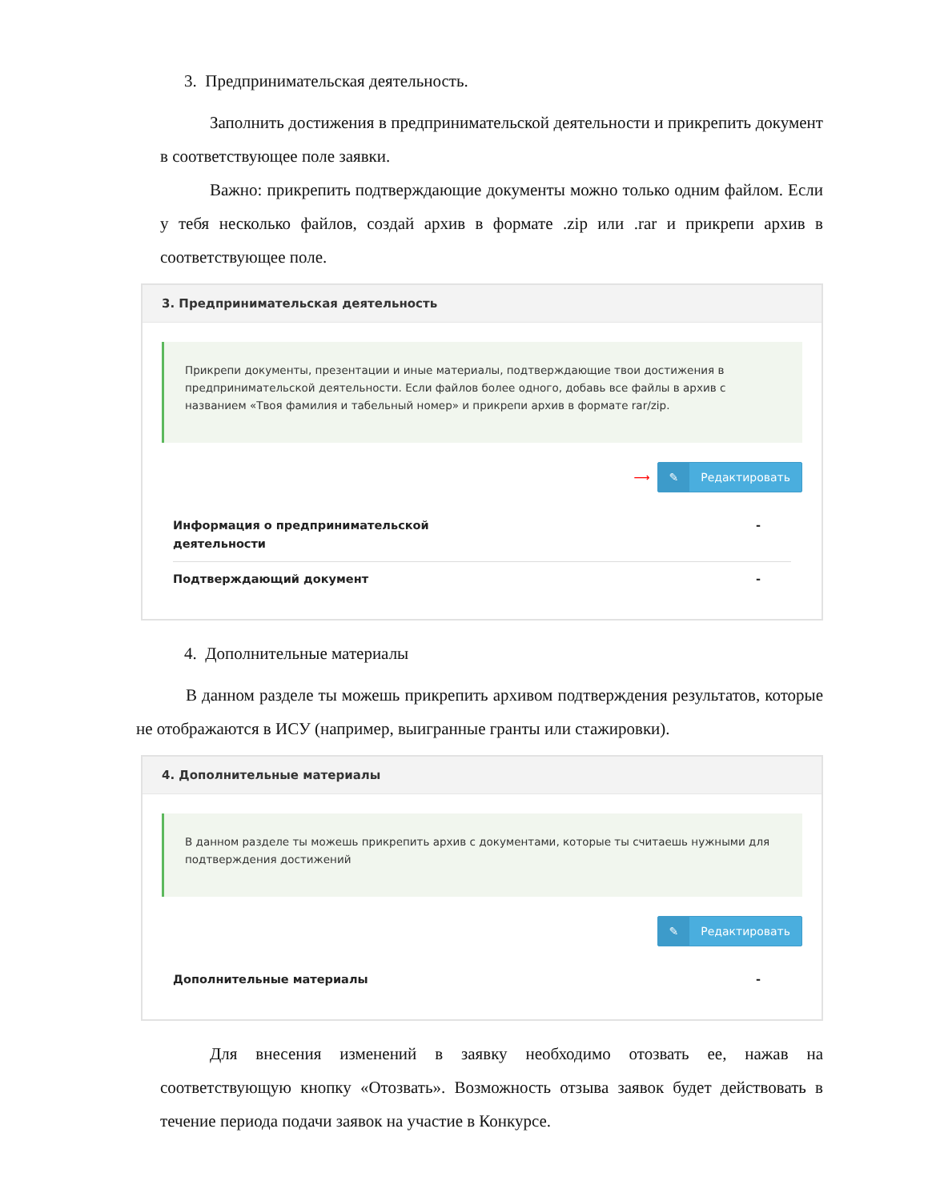3. Предпринимательская деятельность.
Заполнить достижения в предпринимательской деятельности и прикрепить документ в соответствующее поле заявки.
Важно: прикрепить подтверждающие документы можно только одним файлом. Если у тебя несколько файлов, создай архив в формате .zip или .rar и прикрепи архив в соответствующее поле.
3. Предпринимательская деятельность
Прикрепи документы, презентации и иные материалы, подтверждающие твои достижения в предпринимательской деятельности. Если файлов более одного, добавь все файлы в архив с названием «Твоя фамилия и табельный номер» и прикрепи архив в формате rar/zip.
⟶ ✎ Редактировать
Информация о предпринимательской
деятельности -
Подтверждающий документ -
4. Дополнительные материалы
В данном разделе ты можешь прикрепить архивом подтверждения результатов, которые не отображаются в ИСУ (например, выигранные гранты или стажировки).
4. Дополнительные материалы
В данном разделе ты можешь прикрепить архив с документами, которые ты считаешь нужными для подтверждения достижений
✎ Редактировать
Дополнительные материалы -
Для внесения изменений в заявку необходимо отозвать ее, нажав на соответствующую кнопку «Отозвать». Возможность отзыва заявок будет действовать в течение периода подачи заявок на участие в Конкурсе.